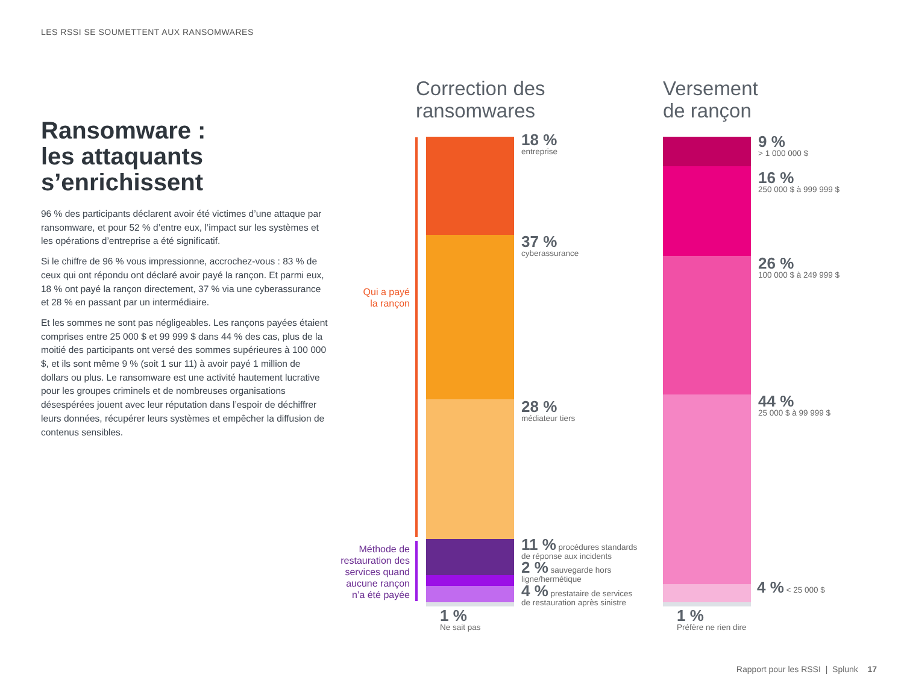LES RSSI SE SOUMETTENT AUX RANSOMWARES
Ransomware :
les attaquants
s’enrichissent
96 % des participants déclarent avoir été victimes d’une attaque par ransomware, et pour 52 % d’entre eux, l’impact sur les systèmes et les opérations d’entreprise a été significatif.
Si le chiffre de 96 % vous impressionne, accrochez-vous : 83 % de ceux qui ont répondu ont déclaré avoir payé la rançon. Et parmi eux, 18 % ont payé la rançon directement, 37 % via une cyberassurance et 28 % en passant par un intermédiaire.
Et les sommes ne sont pas négligeables. Les rançons payées étaient comprises entre 25 000 $ et 99 999 $ dans 44 % des cas, plus de la moitié des participants ont versé des sommes supérieures à 100 000 $, et ils sont même 9 % (soit 1 sur 11) à avoir payé 1 million de dollars ou plus. Le ransomware est une activité hautement lucrative pour les groupes criminels et de nombreuses organisations désespérées jouent avec leur réputation dans l’espoir de déchiffrer leurs données, récupérer leurs systèmes et empêcher la diffusion de contenus sensibles.
Correction des
ransomwares
Versement
de rançon
Qui a payé
la rançon
Méthode de
restauration des
services quand
aucune rançon
n’a été payée
18 %
entreprise
37 %
cyberassurance
28 %
médiateur tiers
11 % procédures standards de réponse aux incidents
2 % sauvegarde hors ligne/hermétique
4 % prestataire de services de restauration après sinistre
1 %
Ne sait pas
9 %
> 1 000 000 $
16 %
250 000 $ à 999 999 $
26 %
100 000 $ à 249 999 $
44 %
25 000 $ à 99 999 $
4 % < 25 000 $
1 %
Préfère ne rien dire
Rapport pour les RSSI | Splunk 17